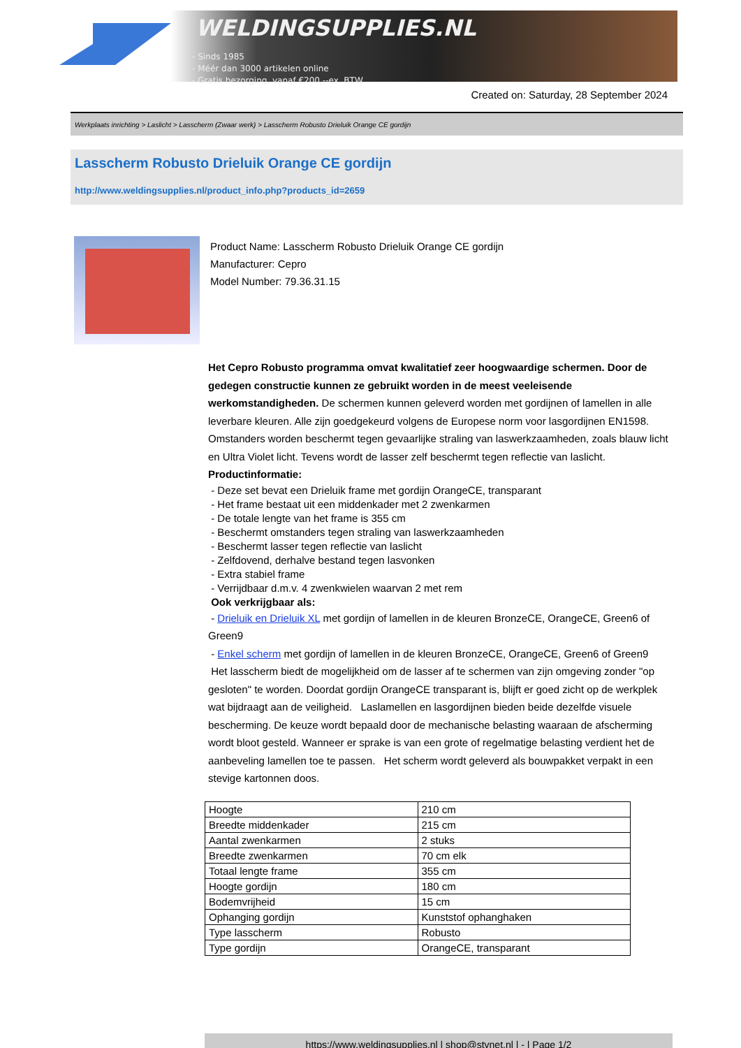WELDINGSUPPLIES.NL
- Sinds 1985
- Méér dan 3000 artikelen online
- Gratis bezorging, vanaf €200,--ex. BTW
Created on: Saturday, 28 September 2024
Werkplaats inrichting > Laslicht > Lasscherm (Zwaar werk) > Lasscherm Robusto Drieluik Orange CE gordijn
Lasscherm Robusto Drieluik Orange CE gordijn
http://www.weldingsupplies.nl/product_info.php?products_id=2659
Product Name: Lasscherm Robusto Drieluik Orange CE gordijn
Manufacturer: Cepro
Model Number: 79.36.31.15
Het Cepro Robusto programma omvat kwalitatief zeer hoogwaardige schermen. Door de gedegen constructie kunnen ze gebruikt worden in de meest veeleisende werkomstandigheden. De schermen kunnen geleverd worden met gordijnen of lamellen in alle leverbare kleuren. Alle zijn goedgekeurd volgens de Europese norm voor lasgordijnen EN1598. Omstanders worden beschermt tegen gevaarlijke straling van laswerkzaamheden, zoals blauw licht en Ultra Violet licht. Tevens wordt de lasser zelf beschermt tegen reflectie van laslicht. Productinformatie:
- Deze set bevat een Drieluik frame met gordijn OrangeCE, transparant
- Het frame bestaat uit een middenkader met 2 zwenkarmen
- De totale lengte van het frame is 355 cm
- Beschermt omstanders tegen straling van laswerkzaamheden
- Beschermt lasser tegen reflectie van laslicht
- Zelfdovend, derhalve bestand tegen lasvonken
- Extra stabiel frame
- Verrijdbaar d.m.v. 4 zwenkwielen waarvan 2 met rem
Ook verkrijgbaar als:
- Drieluik en Drieluik XL met gordijn of lamellen in de kleuren BronzeCE, OrangeCE, Green6 of Green9
- Enkel scherm met gordijn of lamellen in de kleuren BronzeCE, OrangeCE, Green6 of Green9
Het lasscherm biedt de mogelijkheid om de lasser af te schermen van zijn omgeving zonder "op gesloten" te worden. Doordat gordijn OrangeCE transparant is, blijft er goed zicht op de werkplek wat bijdraagt aan de veiligheid. Laslamellen en lasgordijnen bieden beide dezelfde visuele bescherming. De keuze wordt bepaald door de mechanische belasting waaraan de afscherming wordt bloot gesteld. Wanneer er sprake is van een grote of regelmatige belasting verdient het de aanbeveling lamellen toe te passen. Het scherm wordt geleverd als bouwpakket verpakt in een stevige kartonnen doos.
| Hoogte | 210 cm |
| Breedte middenkader | 215 cm |
| Aantal zwenkarmen | 2 stuks |
| Breedte zwenkarmen | 70 cm elk |
| Totaal lengte frame | 355 cm |
| Hoogte gordijn | 180 cm |
| Bodemvrijheid | 15 cm |
| Ophanging gordijn | Kunststof ophanghaken |
| Type lasscherm | Robusto |
| Type gordijn | OrangeCE, transparant |
https://www.weldingsupplies.nl | shop@stvnet.nl | - | Page 1/2